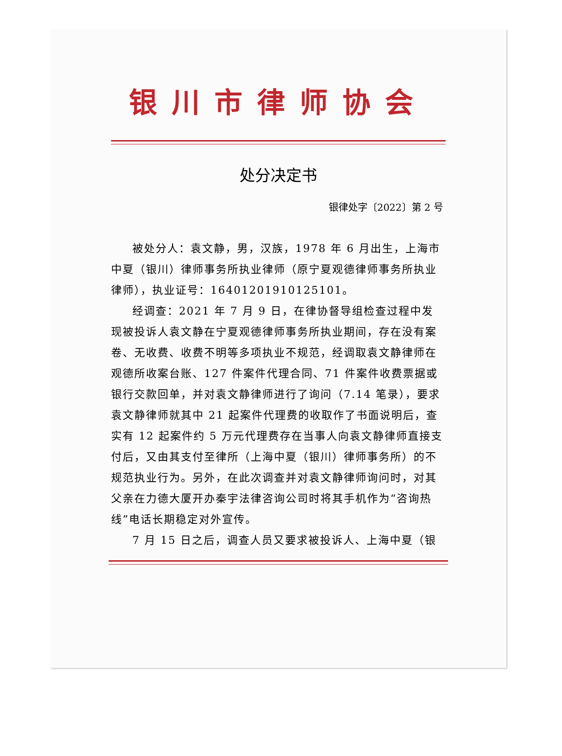银川市律师协会
处分决定书
银律处字〔2022〕第 2 号
被处分人：袁文静，男，汉族，1978 年 6 月出生，上海市中夏（银川）律师事务所执业律师（原宁夏观德律师事务所执业律师），执业证号：16401201910125101。
经调查：2021 年 7 月 9 日，在律协督导组检查过程中发现被投诉人袁文静在宁夏观德律师事务所执业期间，存在没有案卷、无收费、收费不明等多项执业不规范，经调取袁文静律师在观德所收案台账、127 件案件代理合同、71 件案件收费票据或银行交款回单，并对袁文静律师进行了询问（7.14 笔录），要求袁文静律师就其中 21 起案件代理费的收取作了书面说明后，查实有 12 起案件约 5 万元代理费存在当事人向袁文静律师直接支付后，又由其支付至律所（上海中夏（银川）律师事务所）的不规范执业行为。另外，在此次调查并对袁文静律师询问时，对其父亲在力德大厦开办秦宇法律咨询公司时将其手机作为“咨询热线”电话长期稳定对外宣传。
7 月 15 日之后，调查人员又要求被投诉人、上海中夏（银